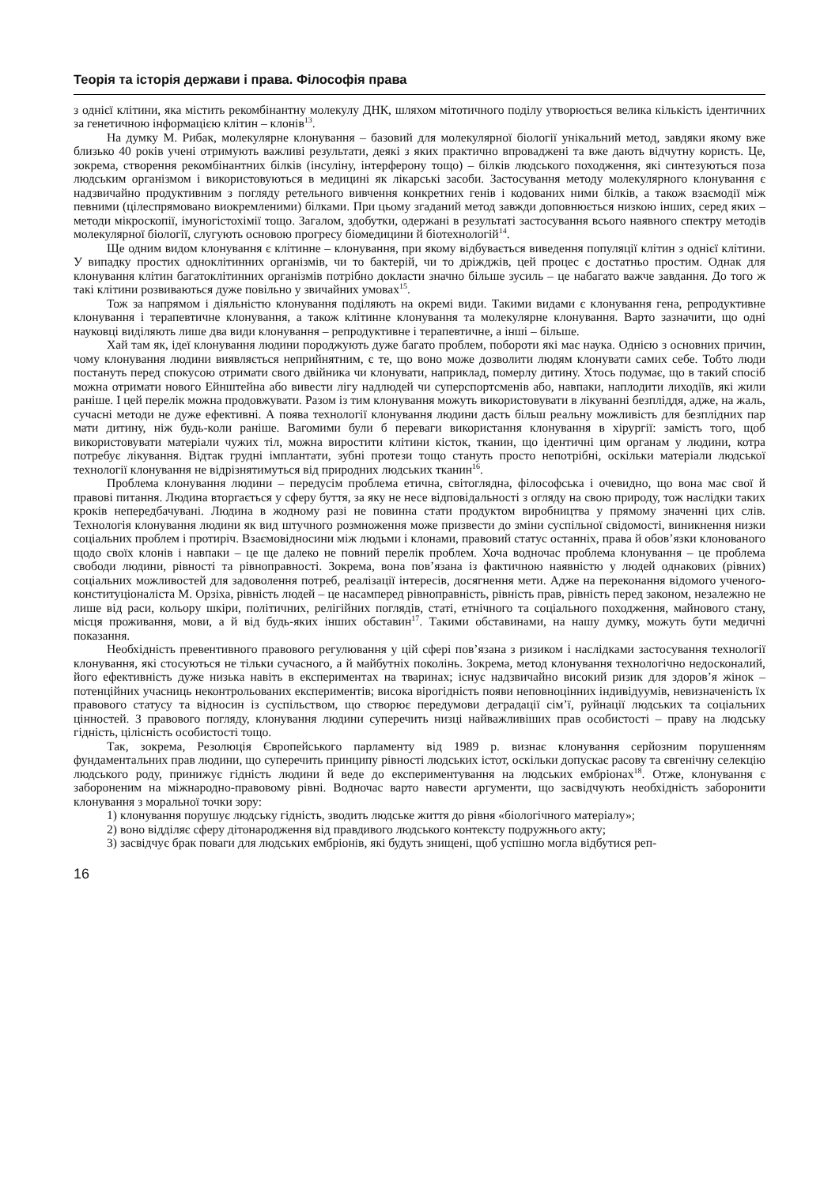Теорія та історія держави і права. Філософія права
з однієї клітини, яка містить рекомбінантну молекулу ДНК, шляхом мітотичного поділу утворюється велика кількість ідентичних за генетичною інформацією клітин – клонів<sup>13</sup>.
На думку М. Рибак, молекулярне клонування – базовий для молекулярної біології унікальний метод, завдяки якому вже близько 40 років учені отримують важливі результати, деякі з яких практично впроваджені та вже дають відчутну користь. Це, зокрема, створення рекомбінантних білків (інсуліну, інтерферону тощо) – білків людського походження, які синтезуються поза людським організмом і використовуються в медицині як лікарські засоби. Застосування методу молекулярного клонування є надзвичайно продуктивним з погляду ретельного вивчення конкретних генів і кодованих ними білків, а також взаємодії між певними (цілеспрямовано виокремленими) білками. При цьому згаданий метод завжди доповнюється низкою інших, серед яких – методи мікроскопії, імуногістохімії тощо. Загалом, здобутки, одержані в результаті застосування всього наявного спектру методів молекулярної біології, слугують основою прогресу біомедицини й біотехнологій<sup>14</sup>.
Ще одним видом клонування є клітинне – клонування, при якому відбувається виведення популяції клітин з однієї клітини. У випадку простих одноклітинних організмів, чи то бактерій, чи то дріжджів, цей процес є достатньо простим. Однак для клонування клітин багатоклітинних організмів потрібно докласти значно більше зусиль – це набагато важче завдання. До того ж такі клітини розвиваються дуже повільно у звичайних умовах<sup>15</sup>.
Тож за напрямом і діяльністю клонування поділяють на окремі види. Такими видами є клонування гена, репродуктивне клонування і терапевтичне клонування, а також клітинне клонування та молекулярне клонування. Варто зазначити, що одні науковці виділяють лише два види клонування – репродуктивне і терапевтичне, а інші – більше.
Хай там як, ідеї клонування людини породжують дуже багато проблем, побороти які має наука. Однією з основних причин, чому клонування людини виявляється неприйнятним, є те, що воно може дозволити людям клонувати самих себе. Тобто люди постануть перед спокусою отримати свого двійника чи клонувати, наприклад, померлу дитину. Хтось подумає, що в такий спосіб можна отримати нового Ейнштейна або вивести лігу надлюдей чи суперспортсменів або, навпаки, наплодити лиходіїв, які жили раніше. І цей перелік можна продовжувати. Разом із тим клонування можуть використовувати в лікуванні безпліддя, адже, на жаль, сучасні методи не дуже ефективні. А поява технології клонування людини дасть більш реальну можливість для безплідних пар мати дитину, ніж будь-коли раніше. Вагомими були б переваги використання клонування в хірургії: замість того, щоб використовувати матеріали чужих тіл, можна виростити клітини кісток, тканин, що ідентичні цим органам у людини, котра потребує лікування. Відтак грудні імплантати, зубні протези тощо стануть просто непотрібні, оскільки матеріали людської технології клонування не відрізнятимуться від природних людських тканин<sup>16</sup>.
Проблема клонування людини – передусім проблема етична, світоглядна, філософська і очевидно, що вона має свої й правові питання. Людина вторгається у сферу буття, за яку не несе відповідальності з огляду на свою природу, тож наслідки таких кроків непередбачувані. Людина в жодному разі не повинна стати продуктом виробництва у прямому значенні цих слів. Технологія клонування людини як вид штучного розмноження може призвести до зміни суспільної свідомості, виникнення низки соціальних проблем і протиріч. Взаємовідносини між людьми і клонами, правовий статус останніх, права й обов’язки клонованого щодо своїх клонів і навпаки – це ще далеко не повний перелік проблем. Хоча водночас проблема клонування – це проблема свободи людини, рівності та рівноправності. Зокрема, вона пов’язана із фактичною наявністю у людей однакових (рівних) соціальних можливостей для задоволення потреб, реалізації інтересів, досягнення мети. Адже на переконання відомого ученого-конституціоналіста М. Орзіха, рівність людей – це насамперед рівноправність, рівність прав, рівність перед законом, незалежно не лише від раси, кольору шкіри, політичних, релігійних поглядів, статі, етнічного та соціального походження, майнового стану, місця проживання, мови, а й від будь-яких інших обставин<sup>17</sup>. Такими обставинами, на нашу думку, можуть бути медичні показання.
Необхідність превентивного правового регулювання у цій сфері пов’язана з ризиком і наслідками застосування технології клонування, які стосуються не тільки сучасного, а й майбутніх поколінь. Зокрема, метод клонування технологічно недосконалий, його ефективність дуже низька навіть в експериментах на тваринах; існує надзвичайно високий ризик для здоров’я жінок – потенційних учасниць неконтрольованих експериментів; висока вірогідність появи неповноцінних індивідуумів, невизначеність їх правового статусу та відносин із суспільством, що створює передумови деградації сім’ї, руйнації людських та соціальних цінностей. З правового погляду, клонування людини суперечить низці найважливіших прав особистості – праву на людську гідність, цілісність особистості тощо.
Так, зокрема, Резолюція Європейського парламенту від 1989 р. визнає клонування серйозним порушенням фундаментальних прав людини, що суперечить принципу рівності людських істот, оскільки допускає расову та євгенічну селекцію людського роду, принижує гідність людини й веде до експериментування на людських ембріонах<sup>18</sup>. Отже, клонування є забороненим на міжнародно-правовому рівні. Водночас варто навести аргументи, що засвідчують необхідність заборонити клонування з моральної точки зору:
1) клонування порушує людську гідність, зводить людське життя до рівня «біологічного матеріалу»;
2) воно відділяє сферу дітонародження від правдивого людського контексту подружнього акту;
3) засвідчує брак поваги для людських ембріонів, які будуть знищені, щоб успішно могла відбутися реп-
16